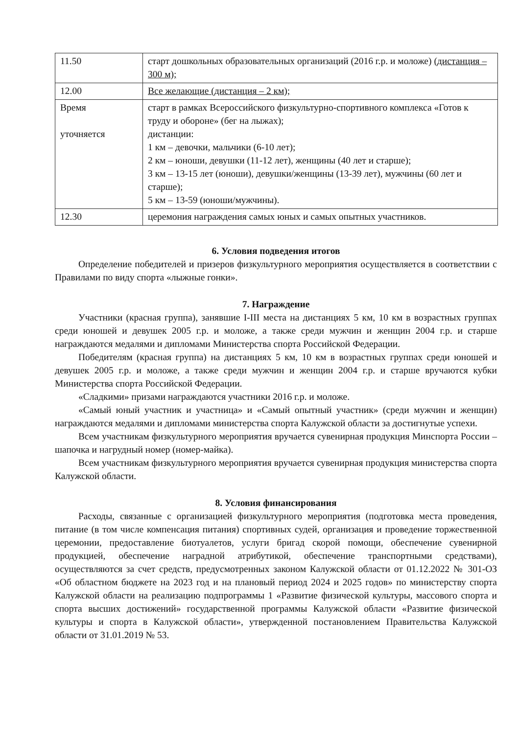| 11.50 | старт дошкольных образовательных организаций (2016 г.р. и моложе) (дистанция – 300 м); |
| 12.00 | Все желающие (дистанция – 2 км); |
| Время уточняется | старт в рамках Всероссийского физкультурно-спортивного комплекса «Готов к труду и обороне» (бег на лыжах); дистанции: 1 км – девочки, мальчики (6-10 лет); 2 км – юноши, девушки (11-12 лет), женщины (40 лет и старше); 3 км – 13-15 лет (юноши), девушки/женщины (13-39 лет), мужчины (60 лет и старше); 5 км – 13-59 (юноши/мужчины). |
| 12.30 | церемония награждения самых юных и самых опытных участников. |
6. Условия подведения итогов
Определение победителей и призеров физкультурного мероприятия осуществляется в соответствии с Правилами по виду спорта «лыжные гонки».
7. Награждение
Участники (красная группа), занявшие I-III места на дистанциях 5 км, 10 км в возрастных группах среди юношей и девушек 2005 г.р. и моложе, а также среди мужчин и женщин 2004 г.р. и старше награждаются медалями и дипломами Министерства спорта Российской Федерации.
Победителям (красная группа) на дистанциях 5 км, 10 км в возрастных группах среди юношей и девушек 2005 г.р. и моложе, а также среди мужчин и женщин 2004 г.р. и старше вручаются кубки Министерства спорта Российской Федерации.
«Сладкими» призами награждаются участники 2016 г.р. и моложе.
«Самый юный участник и участница» и «Самый опытный участник» (среди мужчин и женщин) награждаются медалями и дипломами министерства спорта Калужской области за достигнутые успехи.
Всем участникам физкультурного мероприятия вручается сувенирная продукция Минспорта России – шапочка и нагрудный номер (номер-майка).
Всем участникам физкультурного мероприятия вручается сувенирная продукция министерства спорта Калужской области.
8. Условия финансирования
Расходы, связанные с организацией физкультурного мероприятия (подготовка места проведения, питание (в том числе компенсация питания) спортивных судей, организация и проведение торжественной церемонии, предоставление биотуалетов, услуги бригад скорой помощи, обеспечение сувенирной продукцией, обеспечение наградной атрибутикой, обеспечение транспортными средствами), осуществляются за счет средств, предусмотренных законом Калужской области от 01.12.2022 № 301-ОЗ «Об областном бюджете на 2023 год и на плановый период 2024 и 2025 годов» по министерству спорта Калужской области на реализацию подпрограммы 1 «Развитие физической культуры, массового спорта и спорта высших достижений» государственной программы Калужской области «Развитие физической культуры и спорта в Калужской области», утвержденной постановлением Правительства Калужской области от 31.01.2019 № 53.